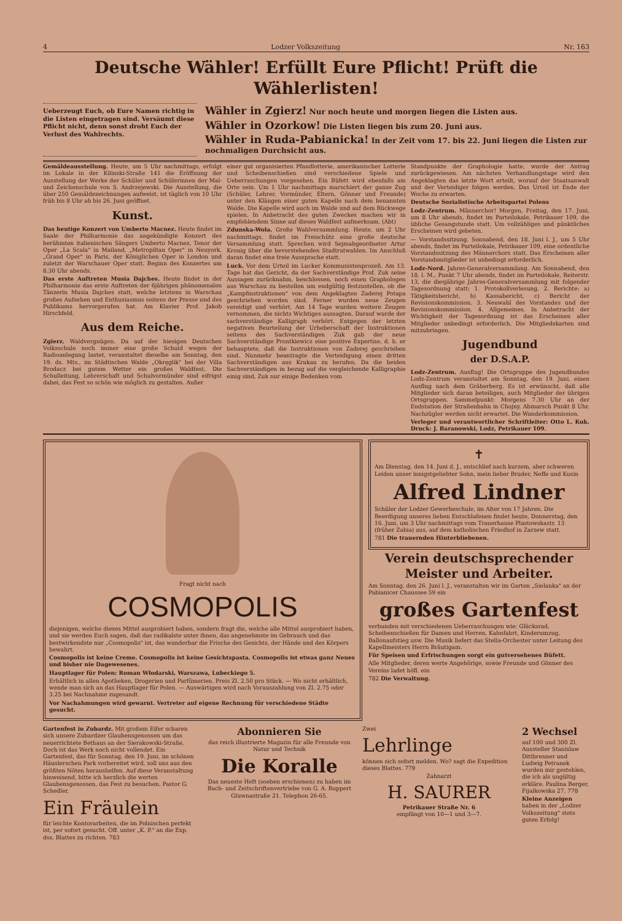4 Lodzer Volkszeitung Nr. 163
Deutsche Wähler! Erfüllt Eure Pflicht! Prüft die Wählerlisten!
Ueberzeugt Euch, ob Eure Namen richtig in die Listen eingetragen sind. Versäumt diese Pflicht nicht, denn sonst droht Euch der Verlust des Wahlrechts.
Wähler in Zgierz! Nur noch heute und morgen liegen die Listen aus.
Wähler in Ozorkow! Die Listen liegen bis zum 20. Juni aus.
Wähler in Ruda-Pabianicka! In der Zeit vom 17. bis 22. Juni liegen die Listen zur nochmaligen Durchsicht aus.
Gemäldeausstellung. Heute, um 5 Uhr nachmittags, erfolgt im Lokale in der Kilinski-Straße 141 die Eröffnung der Ausstellung der Werke der Schüler und Schülerinnen der Mal- und Zeichenschule von S. Andrzejewski. Die Ausstellung, die über 250 Gemäldezeichnungen aufweist, ist täglich von 10 Uhr früh bis 8 Uhr ab bis 26. Juni geöffnet.
Kunst.
Das heutige Konzert von Umberto Macnez. Heute findet im Saale der Philharmonie das angekündigte Konzert des berühmten italienischen Sängers Umberto Macnez, Tenor der Oper „La Scala" in Mailand, „Metropiltan Oper" in Neuyork, „Grand Oper" in Paris, der Königlichen Oper in London und zuletzt der Warschauer Oper statt. Beginn des Konzertes um 8.30 Uhr abends.
Das erste Auftreten Musia Dajches. Heute findet in der Philharmonie das erste Auftreten der 6jährigen phänomenalen Tänzerin Musia Dajches statt, welche letztens in Warschau großes Aufsehen und Enthusiasmus seitens der Presse und des Publikums hervorgerufen hat. Am Klavier Prof. Jakob Hirschfeld.
Aus dem Reiche.
Zgierz. Waldvergnügen. Da auf der hiesigen Deutschen Volksschule noch immer eine große Schuld wegen der Radioanlegung lastet, veranstaltet dieselbe am Sonntag, den 19. ds. Mts., im Städtischen Walde „Okręglik" bei der Villa Brodacz bei gutem Wetter ein großes Waldfest. Die Schulleitung, Lehrerschaft und Schulvormünder sind eifrigst dabei, das Fest so schön wie möglich zu gestalten. Außer
einer gut organisierten Pfandlotterie, amerikanischer Lotterie und Scheibenschießen sind verschiedene Spiele und Ueberraschungen vorgesehen. Ein Büfett wird ebenfalls am Orte sein. Um 1 Uhr nachmittags marschiert der ganze Zug (Schüler, Lehrer, Vormünder, Eltern, Gönner und Freunde) unter den Klängen einer guten Kapelle nach dem benannten Walde. Die Kapelle wird auch im Walde und auf dem Rückwege spielen. In Anbetracht des guten Zweckes machen wir in empfehlendem Sinne auf dieses Waldfest aufmerksam. (Abt)
Zdunska-Wola. Große Wahlversammlung. Heute, um 2 Uhr nachmittags, findet im Freischütz eine große deutsche Versammlung statt. Sprechen wird Sejmabgeordneter Artur Kronig über die bevorstehenden Stadtratwahlen. Im Anschluß daran findet eine freie Aussprache statt.
Luck. Vor dem Urteil im Lucker Kommunistenprozeß. Am 13. Tage hat das Gericht, da der Sachverständige Prof. Zuk seine Aussagen zurücknahm, beschlossen, noch einen Graphologen aus Warschau zu bestellen um endgültig festzustellen, ob die „Kampfinstruktionen" von dem Angeklagten Zaderej Potapa geschrieben worden sind. Ferner wurden neue Zeugen vereidigt und verhört. Am 14 Tage wurden weitere Zeugen vernommen, die nichts Wichtiges aussagten. Darauf wurde der sachverständige Kalligraph verhört. Entgegen der letzten negativen Beurteilung der Urheberschaft der Instruktionen seitens des Sachverständigen Zuk gab der neue Sachverständige Prontkiewicz eine positive Expertise, d. h. er behauptete, daß die Instruktionen von Zaderej geschrieben sind. Nunmehr beantragte die Verteidigung einen dritten Sachverständigen aus Krakau zu berufen. Da die beiden Sachverständigen in bezug auf die vergleichende Kalligraphie einig sind, Zuk nur einige Bedenken vom
Standpunkte der Graphologie hatte, wurde der Antrag zurückgewiesen. Am nächsten Verhandlungstage wird den Angeklagten das letzte Wort erteilt, worauf der Staatsanwalt und der Verteidiger folgen werden. Das Urteil ist Ende der Woche zu erwarten.
Deutsche Sozialistische Arbeitspartei Polens
Lodz-Zentrum. Männerchor! Morgen, Freitag, den 17. Juni, um 8 Uhr abends, findet im Parteilokale, Petrikauer 109, die übliche Gesangstunde statt. Um vollzähliges und pünktliches Erscheinen wird gebeten.
— Vorstandssitzung. Sonnabend, den 18. Juni l. J., um 5 Uhr abends, findet im Parteilokale, Petrikauer 109, eine ordentliche Vorstandssitzung des Männerchors statt. Das Erscheinen aller Vorstandsmitglieder ist unbedingt erforderlich.
Lodz-Nord. Jahres-Generalversammlung. Am Sonnabend, den 18. l. M., Punkt 7 Uhr abends, findet im Parteilokale, Reiterstr. 13, die diesjährige Jahres-Generalversammlung mit folgender Tagesordnung statt: 1. Protokollverlesung, 2. Berichte: a) Tätigkeitsbericht, b) Kassabericht, c) Bericht der Revisionskommission. 3. Neuwahl des Vorstandes und der Revisionskommission. 4. Allgemeines. In Anbetracht der Wichtigkeit der Tagesordnung ist das Erscheinen aller Mitglieder unbedingt erforderlich. Die Mitgliedskarten sind mitzubringen.
Jugendbund
der D.S.A.P.
Lodz-Zentrum. Ausflug! Die Ortsgruppe des Jugendbundes Lodz-Zentrum veranstaltet am Sonntag, den 19. Juni, einen Ausflug nach dem Gräberberg. Es ist erwünscht, daß alle Mitglieder sich daran beteiligen, auch Mitglieder der übrigen Ortsgruppen. Sammelpunkt: Morgens 7.30 Uhr an der Endstation der Straßenbahn in Chojny. Abmarsch Punkt 8 Uhr. Nachzügler werden nicht erwartet. Die Wanderkommission.
Verleger und verantwortlicher Schriftleiter: Otto L. Kuk. Druck: J. Baranowski, Lodz, Petrikauer 109.
Fragt nicht nach
COSMOPOLIS
diejenigen, welche dieses Mittel ausprobiert haben, sondern fragt die, welche alle Mittel ausprobiert haben, und sie werden Euch sagen, daß das radikalste unter ihnen, das angenehmste im Gebrauch und das bestwirkendste nur „Cosmopolis" ist, das wunderbar die Frische des Gesichts, der Hände und des Körpers bewahrt.
Cosmopolis ist keine Creme. Cosmopolis ist keine Gesichtspasta. Cosmopolis ist etwas ganz Neues und bisher nie Dagewesenes.
Hauptlager für Polen: Roman Włodarski, Warszawa, Lubeckiego 5.
Erhältlich in allen Apotheken, Drogerien und Parfümerien. Preis Zl. 2.50 pro Stück. — Wo nicht erhältlich, wende man sich an das Hauptlager für Polen. — Auswärtigen wird nach Vorauszahlung von Zl. 2.75 oder 3.25 bei Nachnahme zugesandt.
Vor Nachahmungen wird gewarnt. Vertreter auf eigene Rechnung für verschiedene Städte gesucht.
✝
Am Dienstag, den 14. Juni d. J., entschlief nach kurzem, aber schweren Leiden unser innigstgeliebter Sohn, mein lieber Bruder, Neffe und Kusin
Alfred Lindner
Schüler der Lodzer Gewerbeschule, im Alter von 17 Jahren. Die Beerdigung unseres lieben Entschlafenen findet heute, Donnerstag, den 16. Juni, um 3 Uhr nachmittags vom Trauerhause Plastowskastr. 13 (früher Zabia) aus, auf dem katholischen Friedhof in Zarzew statt.
781 Die trauernden Hinterbliebenen.
Verein deutschsprechender Meister und Arbeiter.
Am Sonntag, den 26. Juni l. J., veranstalten wir im Garten „Sielanka" an der Pabianicer Chaussee 59 ein
großes Gartenfest
verbunden mit verschiedenen Ueberraschungen wie: Glücksrad, Scheibenschießen für Damen und Herren, Kahnfahrt, Kinderumzug, Ballonaufstieg usw. Die Musik liefert das Stella-Orchester unter Leitung des Kapellmeisters Herrn Bräutigam.
Für Speisen und Erfrischungen sorgt ein gutversehenes Büfett.
Alle Mitglieder, deren werte Angehörige, sowie Freunde und Gönner des Vereins ladet höfl. ein
782 Die Verwaltung.
Gartenfest in Zubardz. Mit großem Eifer scharen sich unsere Zubardzer Glaubensgenossen um das neuerrichtete Bethaus an der Sierakowski-Straße. Doch ist das Werk noch nicht vollendet. Ein Gartenfest, das für Sonntag, den 19. Juni, im schönen Häuslerschen Park vorbereitet wird, soll uns aus den größten Nöten heraushelfen. Auf diese Veranstaltung hinweisend, bitte ich herzlich die werten Glaubensgenossen, das Fest zu besuchen. Pastor G. Schedler.
Ein Fräulein
für leichte Kontorarbeiten, die im Polnischen perfekt ist, per sofort gesucht. Off. unter „K. P." an die Exp. dss. Blattes zu richten. 783
Abonnieren Sie
das reich illustrierte Magazin für alle Freunde von Natur und Technik
Die Koralle
Das neueste Heft (soeben erschienen) zu haben im Buch- und Zeitschriftenvertriebe von G. A. Ruppert Gluwnastraße 21. Telephon 26-65.
Zwei
Lehrlinge
können sich sofort melden. Wo? sagt die Expedition dieses Blattes. 779
Zahnarzt
H. SAURER
Petrikauer Straße Nr. 6
empfängt von 10—1 und 3—7.
2 Wechsel
auf 100 und 300 Zl. Aussteller Stanislaw Dittbrenner und Ludwig Petranek wurden mir gestohlen, die ich als ungültig erkläre. Paulina Berger, Fijalkowska 27. 778
Kleine Anzeigen haben in der „Lodzer Volkszeitung" stets guten Erfolg!